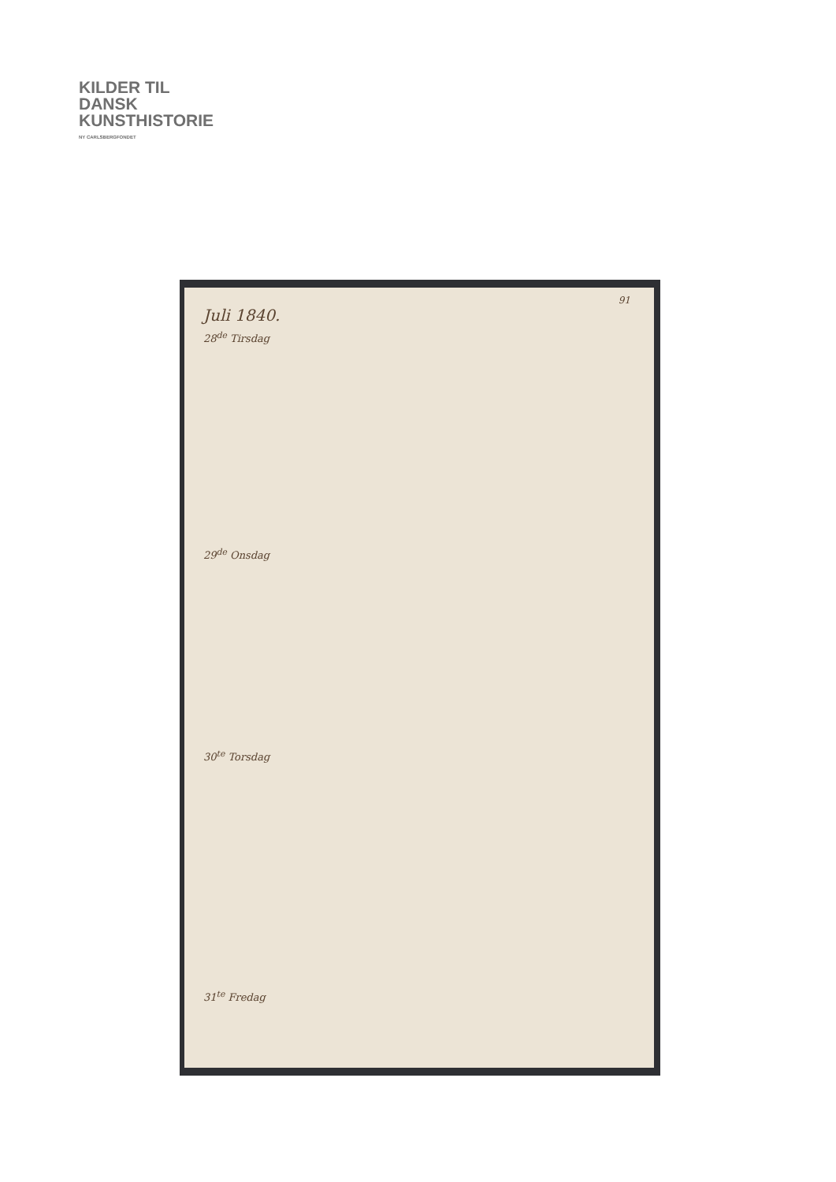KILDER TIL
DANSK
KUNSTHISTORIE
NY CARLSBERGFONDET
91
Juli 1840.
28<sup>de</sup> Tirsdag
29<sup>de</sup> Onsdag
30<sup>te</sup> Torsdag
31<sup>te</sup> Fredag